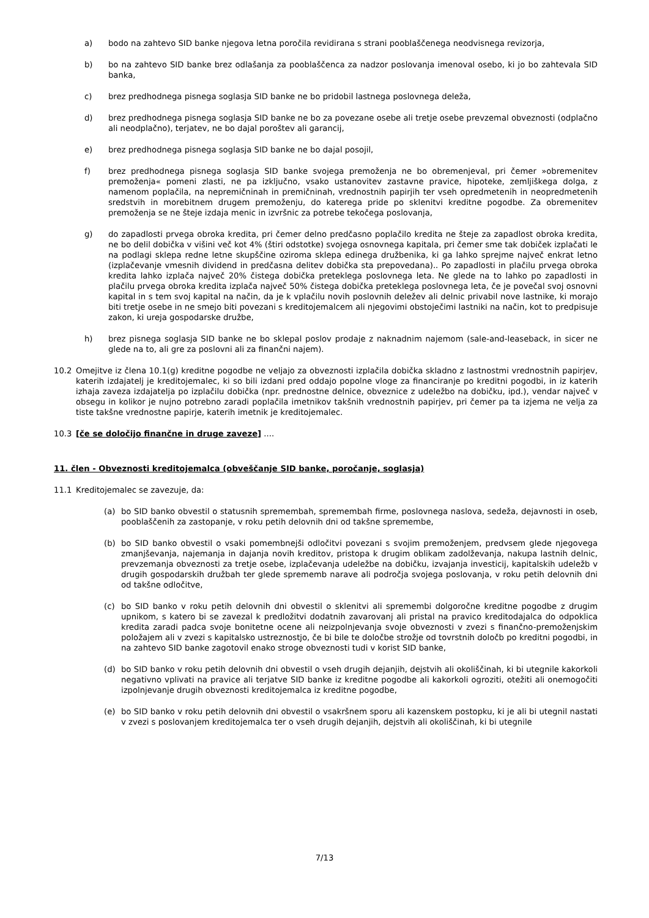a) bodo na zahtevo SID banke njegova letna poročila revidirana s strani pooblaščenega neodvisnega revizorja,
b) bo na zahtevo SID banke brez odlašanja za pooblaščenca za nadzor poslovanja imenoval osebo, ki jo bo zahtevala SID banka,
c) brez predhodnega pisnega soglasja SID banke ne bo pridobil lastnega poslovnega deleža,
d) brez predhodnega pisnega soglasja SID banke ne bo za povezane osebe ali tretje osebe prevzemal obveznosti (odplačno ali neodplačno), terjatev, ne bo dajal poroštev ali garancij,
e) brez predhodnega pisnega soglasja SID banke ne bo dajal posojil,
f) brez predhodnega pisnega soglasja SID banke svojega premoženja ne bo obremenjeval, pri čemer »obremenitev premoženja« pomeni zlasti, ne pa izključno, vsako ustanovitev zastavne pravice, hipoteke, zemljiškega dolga, z namenom poplačila, na nepremičninah in premičninah, vrednostnih papirjih ter vseh opredmetenih in neopredmetenih sredstvih in morebitnem drugem premoženju, do katerega pride po sklenitvi kreditne pogodbe. Za obremenitev premoženja se ne šteje izdaja menic in izvršnic za potrebe tekočega poslovanja,
g) do zapadlosti prvega obroka kredita, pri čemer delno predčasno poplačilo kredita ne šteje za zapadlost obroka kredita, ne bo delil dobička v višini več kot 4% (štiri odstotke) svojega osnovnega kapitala, pri čemer sme tak dobiček izplačati le na podlagi sklepa redne letne skupščine oziroma sklepa edinega družbenika, ki ga lahko sprejme največ enkrat letno (izplačevanje vmesnih dividend in predčasna delitev dobička sta prepovedana).. Po zapadlosti in plačilu prvega obroka kredita lahko izplača največ 20% čistega dobička preteklega poslovnega leta. Ne glede na to lahko po zapadlosti in plačilu prvega obroka kredita izplača največ 50% čistega dobička preteklega poslovnega leta, če je povečal svoj osnovni kapital in s tem svoj kapital na način, da je k vplačilu novih poslovnih deležev ali delnic privabil nove lastnike, ki morajo biti tretje osebe in ne smejo biti povezani s kreditojemalcem ali njegovimi obstoječimi lastniki na način, kot to predpisuje zakon, ki ureja gospodarske družbe,
h) brez pisnega soglasja SID banke ne bo sklepal poslov prodaje z naknadnim najemom (sale-and-leaseback, in sicer ne glede na to, ali gre za poslovni ali za finančni najem).
10.2 Omejitve iz člena 10.1(g) kreditne pogodbe ne veljajo za obveznosti izplačila dobička skladno z lastnostmi vrednostnih papirjev, katerih izdajatelj je kreditojemalec, ki so bili izdani pred oddajo popolne vloge za financiranje po kreditni pogodbi, in iz katerih izhaja zaveza izdajatelja po izplačilu dobička (npr. prednostne delnice, obveznice z udeležbo na dobičku, ipd.), vendar največ v obsegu in kolikor je nujno potrebno zaradi poplačila imetnikov takšnih vrednostnih papirjev, pri čemer pa ta izjema ne velja za tiste takšne vrednostne papirje, katerih imetnik je kreditojemalec.
10.3 [če se določijo finančne in druge zaveze] ....
11. člen - Obveznosti kreditojemalca (obveščanje SID banke, poročanje, soglasja)
11.1 Kreditojemalec se zavezuje, da:
(a) bo SID banko obvestil o statusnih spremembah, spremembah firme, poslovnega naslova, sedeža, dejavnosti in oseb, pooblaščenih za zastopanje, v roku petih delovnih dni od takšne spremembe,
(b) bo SID banko obvestil o vsaki pomembnejši odločitvi povezani s svojim premoženjem, predvsem glede njegovega zmanjševanja, najemanja in dajanja novih kreditov, pristopa k drugim oblikam zadolževanja, nakupa lastnih delnic, prevzemanja obveznosti za tretje osebe, izplačevanja udeležbe na dobičku, izvajanja investicij, kapitalskih udeležb v drugih gospodarskih družbah ter glede sprememb narave ali področja svojega poslovanja, v roku petih delovnih dni od takšne odločitve,
(c) bo SID banko v roku petih delovnih dni obvestil o sklenitvi ali spremembi dolgoročne kreditne pogodbe z drugim upnikom, s katero bi se zavezal k predložitvi dodatnih zavarovanj ali pristal na pravico kreditodajalca do odpoklica kredita zaradi padca svoje bonitetne ocene ali neizpolnjevanja svoje obveznosti v zvezi s finančno-premoženjskim položajem ali v zvezi s kapitalsko ustreznostjo, če bi bile te določbe strožje od tovrstnih določb po kreditni pogodbi, in na zahtevo SID banke zagotovil enako stroge obveznosti tudi v korist SID banke,
(d) bo SID banko v roku petih delovnih dni obvestil o vseh drugih dejanjih, dejstvih ali okoliščinah, ki bi utegnile kakorkoli negativno vplivati na pravice ali terjatve SID banke iz kreditne pogodbe ali kakorkoli ogroziti, otežiti ali onemogočiti izpolnjevanje drugih obveznosti kreditojemalca iz kreditne pogodbe,
(e) bo SID banko v roku petih delovnih dni obvestil o vsakršnem sporu ali kazenskem postopku, ki je ali bi utegnil nastati v zvezi s poslovanjem kreditojemalca ter o vseh drugih dejanjih, dejstvih ali okoliščinah, ki bi utegnile
7/13